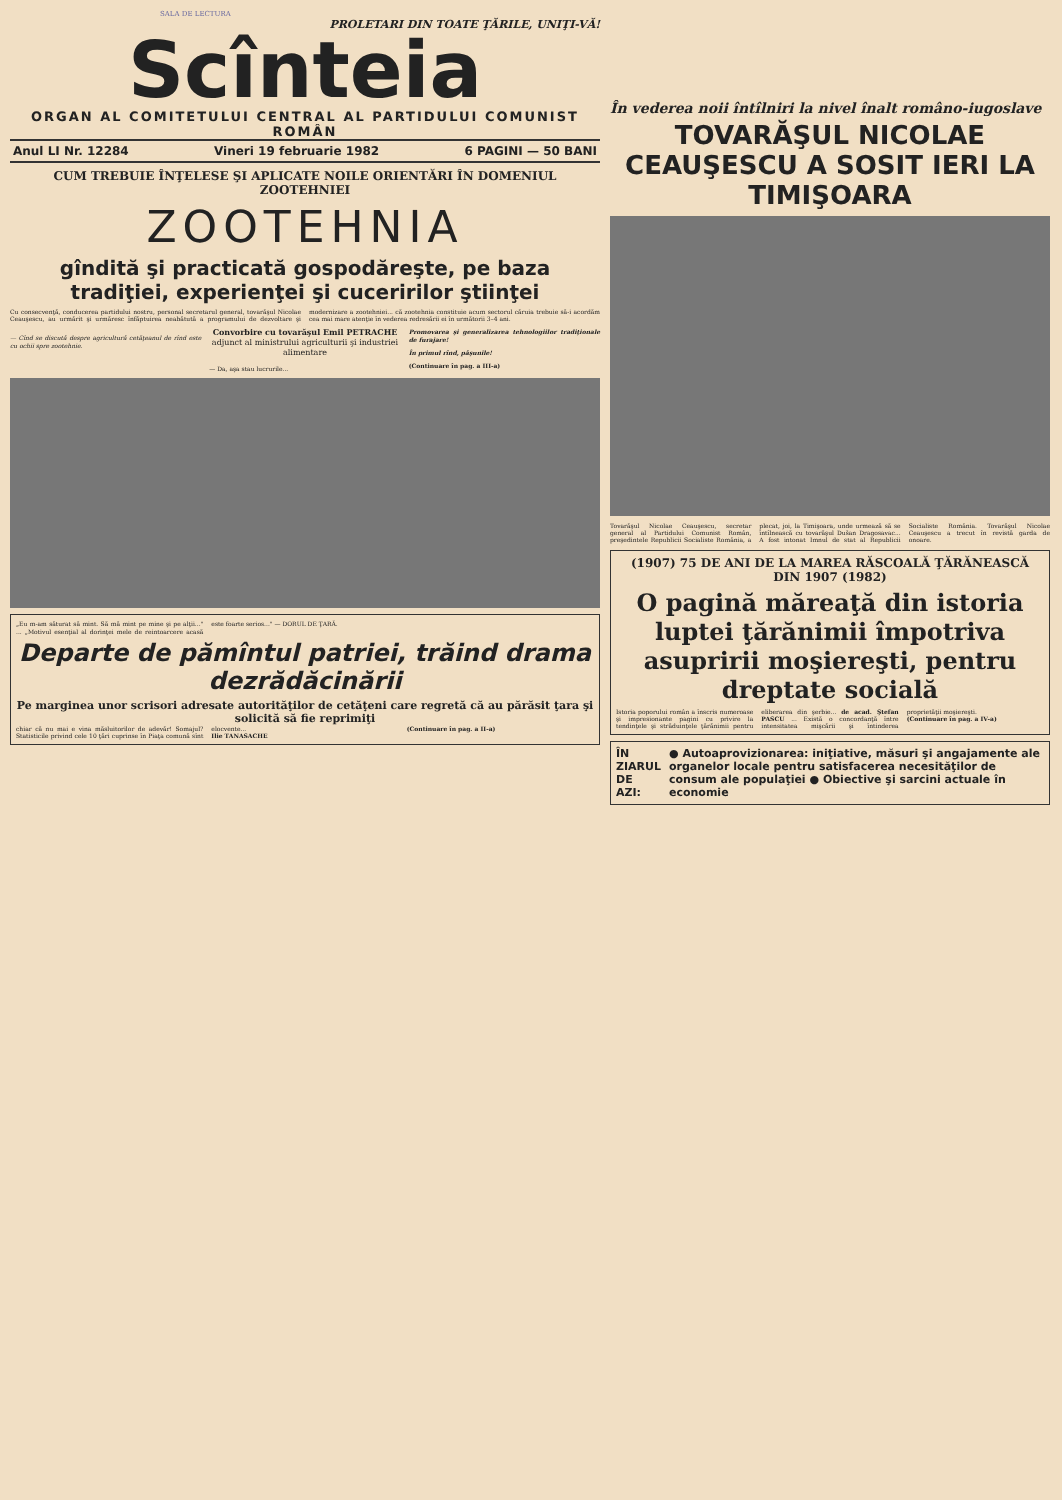SALA DE LECTURA
PROLETARI DIN TOATE ŢĂRILE, UNIŢI-VĂ!
Scînteia
ORGAN AL COMITETULUI CENTRAL AL PARTIDULUI COMUNIST ROMÂN
Anul LI Nr. 12284 Vineri 19 februarie 1982 6 PAGINI — 50 BANI
CUM TREBUIE ÎNŢELESE ŞI APLICATE NOILE ORIENTĂRI ÎN DOMENIUL ZOOTEHNIEI
ZOOTEHNIA
gîndită şi practicată gospodăreşte, pe baza tradiţiei, experienţei şi cuceririlor ştiinţei
Cu consecvenţă, conducerea partidului nostru, personal secretarul general, tovarăşul Nicolae Ceauşescu, au urmărit şi urmăresc înfăptuirea neabătută a programului de dezvoltare şi modernizare a zootehniei... că zootehnia constituie acum sectorul căruia trebuie să-i acordăm cea mai mare atenţie în vederea redresării ei în următorii 3–4 ani.
— Cînd se discută despre agricultură cetăţeanul de rînd este cu ochii spre zootehnie.
Convorbire cu tovarăşul Emil PETRACHE
adjunct al ministrului agriculturii şi industriei alimentare
— Da, aşa stau lucrurile...
Promovarea şi generalizarea tehnologiilor tradiţionale de furajare!
În primul rînd, păşunile!
(Continuare în pag. a III-a)
„Eu m-am săturat să mint. Să mă mint pe mine şi pe alţii..." ... „Motivul esenţial al dorinţei mele de reintoarcere acasă este foarte serios..." — DORUL DE ŢARĂ.
Departe de pămîntul patriei, trăind drama dezrădăcinării
Pe marginea unor scrisori adresate autorităţilor de cetăţeni care regretă că au părăsit ţara şi solicită să fie reprimiţi
chiar că nu mai e vina măsluitorilor de adevăr! Somajul? Statisticile privind cele 10 ţări cuprinse în Piaţa comună sînt elocvente...
Ilie TANASACHE
(Continuare în pag. a II-a)
În vederea noii întîlniri la nivel înalt româno-iugoslave
TOVARĂŞUL NICOLAE CEAUŞESCU A SOSIT IERI LA TIMIŞOARA
Tovarăşul Nicolae Ceauşescu, secretar general al Partidului Comunist Român, preşedintele Republicii Socialiste România, a plecat, joi, la Timişoara, unde urmează să se întîlnească cu tovarăşul Dušan Dragosavac... A fost intonat Imnul de stat al Republicii Socialiste România. Tovarăşul Nicolae Ceauşescu a trecut în revistă garda de onoare.
(1907) 75 DE ANI DE LA MAREA RĂSCOALĂ ŢĂRĂNEASCĂ DIN 1907 (1982)
O pagină măreaţă din istoria luptei ţărănimii împotriva asupririi moşiereşti, pentru dreptate socială
Istoria poporului român a înscris numeroase şi impresionante pagini cu privire la tendinţele şi străduinţele ţărănimii pentru eliberarea din şerbie... de acad. Ştefan PASCU ... Există o concordanţă între intensitatea mişcării şi întinderea proprietăţii moşiereşti.
(Continuare în pag. a IV-a)
ÎN ZIARUL DE AZI: ● Autoaprovizionarea: iniţiative, măsuri şi angajamente ale organelor locale pentru satisfacerea necesităţilor de consum ale populaţiei ● Obiective şi sarcini actuale în economie